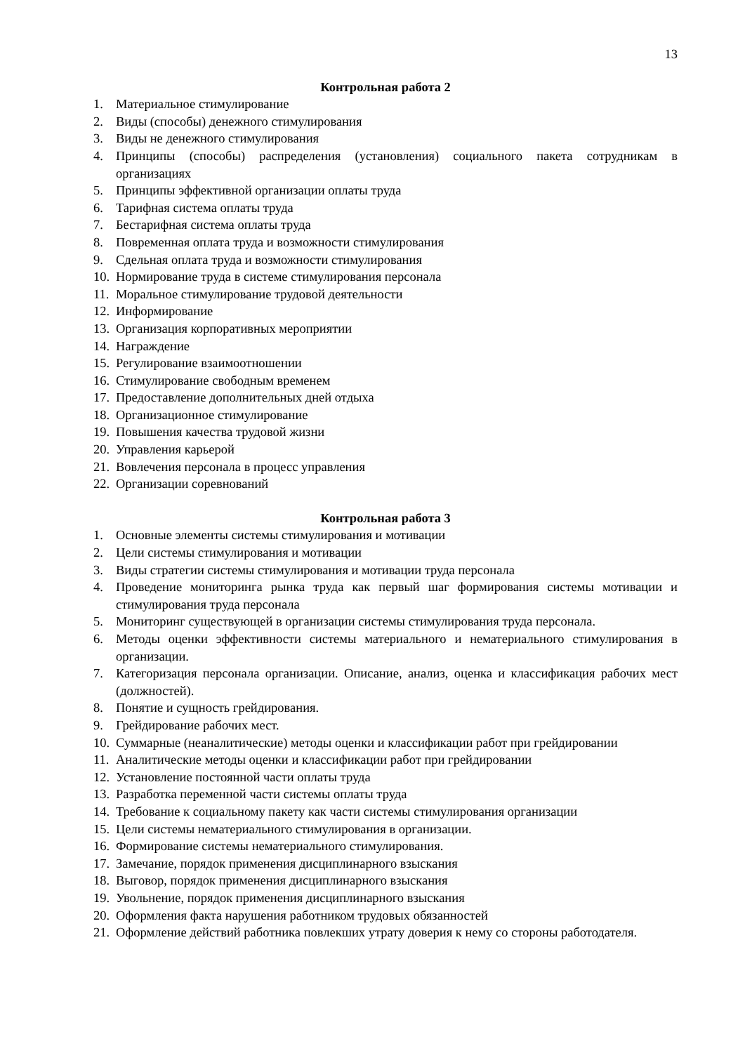13
Контрольная работа 2
1. Материальное стимулирование
2. Виды (способы) денежного стимулирования
3. Виды не денежного стимулирования
4. Принципы (способы) распределения (установления) социального пакета сотрудникам в организациях
5. Принципы эффективной организации оплаты труда
6. Тарифная система оплаты труда
7. Бестарифная система оплаты труда
8. Повременная оплата труда и возможности стимулирования
9. Сдельная оплата труда и возможности стимулирования
10. Нормирование труда в системе стимулирования персонала
11. Моральное стимулирование трудовой деятельности
12. Информирование
13. Организация корпоративных мероприятии
14. Награждение
15. Регулирование взаимоотношении
16. Стимулирование свободным временем
17. Предоставление дополнительных дней отдыха
18. Организационное стимулирование
19. Повышения качества трудовой жизни
20. Управления карьерой
21. Вовлечения персонала в процесс управления
22. Организации соревнований
Контрольная работа 3
1. Основные элементы системы стимулирования и мотивации
2. Цели системы стимулирования и мотивации
3. Виды стратегии системы стимулирования и мотивации труда персонала
4. Проведение мониторинга рынка труда как первый шаг формирования системы мотивации и стимулирования труда персонала
5. Мониторинг существующей в организации системы стимулирования труда персонала.
6. Методы оценки эффективности системы материального и нематериального стимулирования в организации.
7. Категоризация персонала организации. Описание, анализ, оценка и классификация рабочих мест (должностей).
8. Понятие и сущность грейдирования.
9. Грейдирование рабочих мест.
10. Суммарные (неаналитические) методы оценки и классификации работ при грейдировании
11. Аналитические методы оценки и классификации работ при грейдировании
12. Установление постоянной части оплаты труда
13. Разработка переменной части системы оплаты труда
14. Требование к социальному пакету как части системы стимулирования организации
15. Цели системы нематериального стимулирования в организации.
16. Формирование системы нематериального стимулирования.
17. Замечание, порядок применения дисциплинарного взыскания
18. Выговор, порядок применения дисциплинарного взыскания
19. Увольнение, порядок применения дисциплинарного взыскания
20. Оформления факта нарушения работником трудовых обязанностей
21. Оформление действий работника повлекших утрату доверия к нему со стороны работодателя.